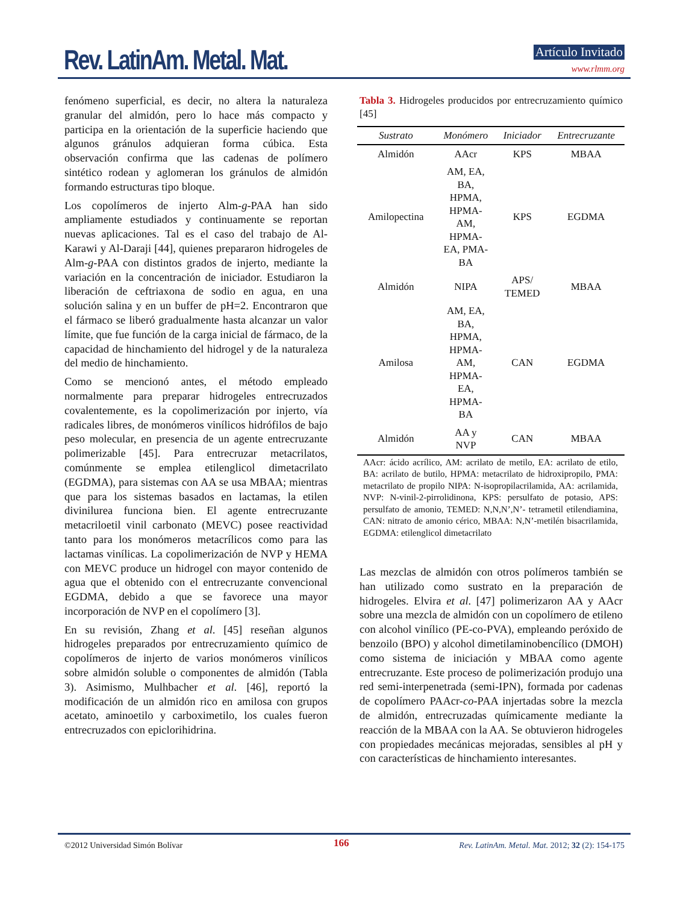Rev. LatinAm. Metal. Mat. Artículo Invitado
www.rlmm.org
fenómeno superficial, es decir, no altera la naturaleza granular del almidón, pero lo hace más compacto y participa en la orientación de la superficie haciendo que algunos gránulos adquieran forma cúbica. Esta observación confirma que las cadenas de polímero sintético rodean y aglomeran los gránulos de almidón formando estructuras tipo bloque.
Los copolímeros de injerto Alm-g-PAA han sido ampliamente estudiados y continuamente se reportan nuevas aplicaciones. Tal es el caso del trabajo de Al-Karawi y Al-Daraji [44], quienes prepararon hidrogeles de Alm-g-PAA con distintos grados de injerto, mediante la variación en la concentración de iniciador. Estudiaron la liberación de ceftriaxona de sodio en agua, en una solución salina y en un buffer de pH=2. Encontraron que el fármaco se liberó gradualmente hasta alcanzar un valor límite, que fue función de la carga inicial de fármaco, de la capacidad de hinchamiento del hidrogel y de la naturaleza del medio de hinchamiento.
Como se mencionó antes, el método empleado normalmente para preparar hidrogeles entrecruzados covalentemente, es la copolimerización por injerto, vía radicales libres, de monómeros vinílicos hidrófilos de bajo peso molecular, en presencia de un agente entrecruzante polimerizable [45]. Para entrecruzar metacrilatos, comúnmente se emplea etilenglicol dimetacrilato (EGDMA), para sistemas con AA se usa MBAA; mientras que para los sistemas basados en lactamas, la etilen divinilurea funciona bien. El agente entrecruzante metacriloetil vinil carbonato (MEVC) posee reactividad tanto para los monómeros metacrílicos como para las lactamas vinílicas. La copolimerización de NVP y HEMA con MEVC produce un hidrogel con mayor contenido de agua que el obtenido con el entrecruzante convencional EGDMA, debido a que se favorece una mayor incorporación de NVP en el copolímero [3].
En su revisión, Zhang et al. [45] reseñan algunos hidrogeles preparados por entrecruzamiento químico de copolímeros de injerto de varios monómeros vinílicos sobre almidón soluble o componentes de almidón (Tabla 3). Asimismo, Mulhbacher et al. [46], reportó la modificación de un almidón rico en amilosa con grupos acetato, aminoetilo y carboximetilo, los cuales fueron entrecruzados con epiclorihidrina.
Tabla 3. Hidrogeles producidos por entrecruzamiento químico [45]
| Sustrato | Monómero | Iniciador | Entrecruzante |
| --- | --- | --- | --- |
| Almidón | AAcr | KPS | MBAA |
| Amilopectina | AM, EA, BA, HPMA, HPMA- AM, HPMA- EA, PMA- BA | KPS | EGDMA |
| Almidón | NIPA | APS/ TEMED | MBAA |
| Amilosa | AM, EA, BA, HPMA, HPMA- AM, HPMA- EA, HPMA- BA | CAN | EGDMA |
| Almidón | AA y NVP | CAN | MBAA |
AAcr: ácido acrílico, AM: acrilato de metilo, EA: acrilato de etilo, BA: acrilato de butilo, HPMA: metacrilato de hidroxipropilo, PMA: metacrilato de propilo NIPA: N-isopropilacrilamida, AA: acrilamida, NVP: N-vinil-2-pirrolidinona, KPS: persulfato de potasio, APS: persulfato de amonio, TEMED: N,N,N’,N’- tetrametil etilendiamina, CAN: nitrato de amonio cérico, MBAA: N,N’-metilén bisacrilamida, EGDMA: etilenglicol dimetacrilato
Las mezclas de almidón con otros polímeros también se han utilizado como sustrato en la preparación de hidrogeles. Elvira et al. [47] polimerizaron AA y AAcr sobre una mezcla de almidón con un copolímero de etileno con alcohol vinílico (PE-co-PVA), empleando peróxido de benzoilo (BPO) y alcohol dimetilaminobencílico (DMOH) como sistema de iniciación y MBAA como agente entrecruzante. Este proceso de polimerización produjo una red semi-interpenetrada (semi-IPN), formada por cadenas de copolímero PAAcr-co-PAA injertadas sobre la mezcla de almidón, entrecruzadas químicamente mediante la reacción de la MBAA con la AA. Se obtuvieron hidrogeles con propiedades mecánicas mejoradas, sensibles al pH y con características de hinchamiento interesantes.
©2012 Universidad Simón Bolívar
166
Rev. LatinAm. Metal. Mat. 2012; 32 (2): 154-175